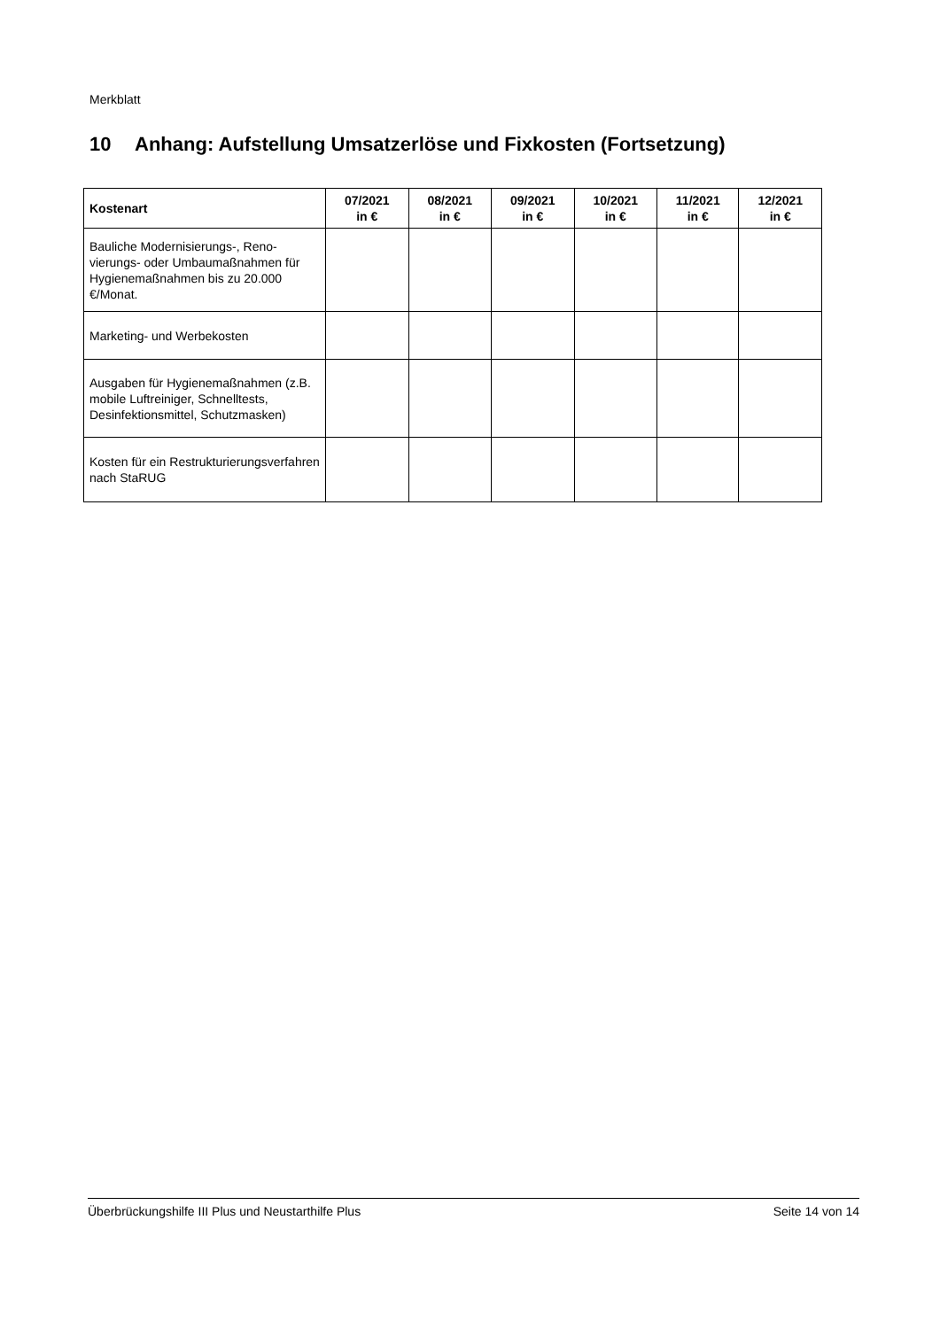Merkblatt
10 Anhang: Aufstellung Umsatzerlöse und Fixkosten (Fortsetzung)
| Kostenart | 07/2021 in € | 08/2021 in € | 09/2021 in € | 10/2021 in € | 11/2021 in € | 12/2021 in € |
| --- | --- | --- | --- | --- | --- | --- |
| Bauliche Modernisierungs-, Reno­vierungs- oder Umbaumaßnahmen für Hygienemaßnahmen bis zu 20.000 €/Monat. | | | | | | |
| Marketing- und Werbekosten | | | | | | |
| Ausgaben für Hygienemaßnahmen (z.B. mobile Luftreiniger, Schnell­tests, Desinfektionsmittel, Schutz­masken) | | | | | | |
| Kosten für ein Restrukturierungsver­fahren nach StaRUG | | | | | | |
Überbrückungshilfe III Plus und Neustarthilfe Plus Seite 14 von 14